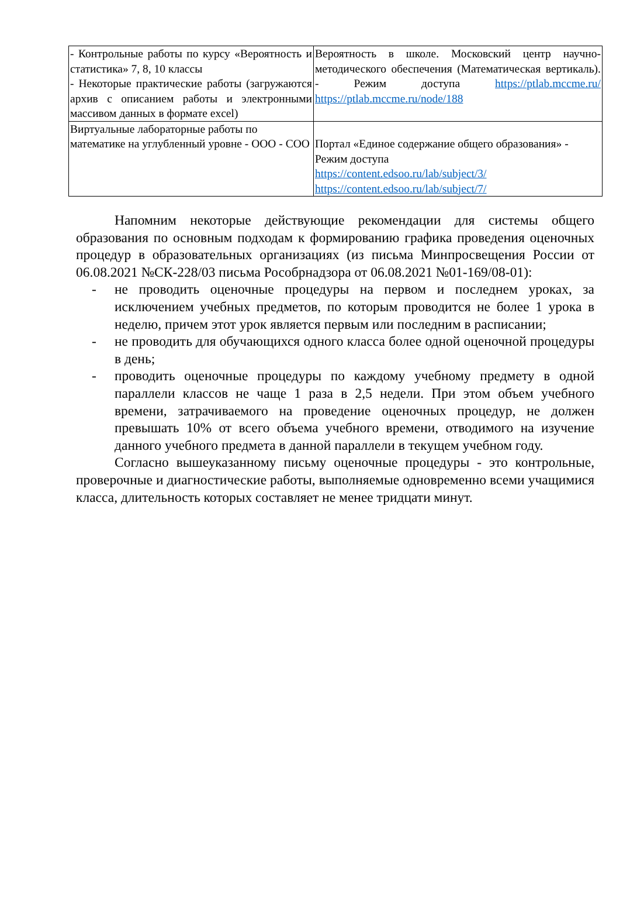| - Контрольные работы по курсу «Вероятность и статистика» 7, 8, 10 классы - Некоторые практические работы (загружаются архив с описанием работы и электронными массивом данных в формате excel) | Вероятность в школе. Московский центр научно-методического обеспечения (Математическая вертикаль). - Режим доступа https://ptlab.mccme.ru/ https://ptlab.mccme.ru/node/188 |
| Виртуальные лабораторные работы по математике на углубленный уровне - ООО - СОО | Портал «Единое содержание общего образования» - Режим доступа https://content.edsoo.ru/lab/subject/3/ https://content.edsoo.ru/lab/subject/7/ |
Напомним некоторые действующие рекомендации для системы общего образования по основным подходам к формированию графика проведения оценочных процедур в образовательных организациях (из письма Минпросвещения России от 06.08.2021 №СК-228/03 письма Рособрнадзора от 06.08.2021 №01-169/08-01):
- не проводить оценочные процедуры на первом и последнем уроках, за исключением учебных предметов, по которым проводится не более 1 урока в неделю, причем этот урок является первым или последним в расписании;
- не проводить для обучающихся одного класса более одной оценочной процедуры в день;
- проводить оценочные процедуры по каждому учебному предмету в одной параллели классов не чаще 1 раза в 2,5 недели. При этом объем учебного времени, затрачиваемого на проведение оценочных процедур, не должен превышать 10% от всего объема учебного времени, отводимого на изучение данного учебного предмета в данной параллели в текущем учебном году.
Согласно вышеуказанному письму оценочные процедуры - это контрольные, проверочные и диагностические работы, выполняемые одновременно всеми учащимися класса, длительность которых составляет не менее тридцати минут.